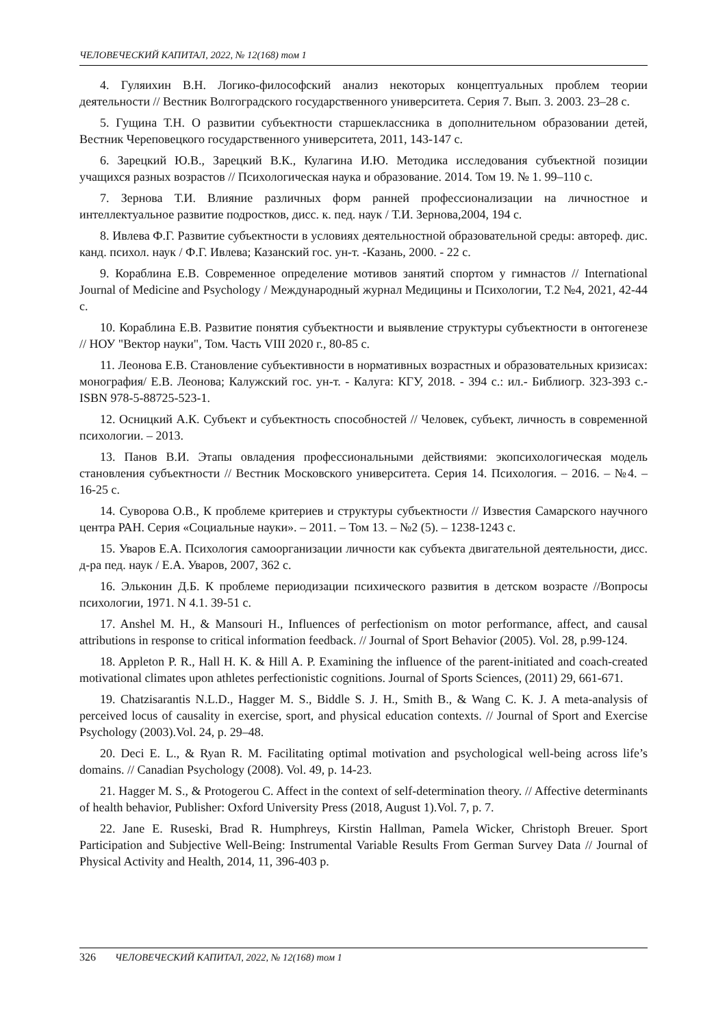ЧЕЛОВЕЧЕСКИЙ КАПИТАЛ, 2022, № 12(168) том 1
4. Гуляихин В.Н. Логико-философский анализ некоторых концептуальных проблем теории деятельности // Вестник Волгоградского государственного университета. Серия 7. Вып. 3. 2003. 23–28 с.
5. Гущина Т.Н. О развитии субъектности старшеклассника в дополнительном образовании детей, Вестник Череповецкого государственного университета, 2011, 143-147 с.
6. Зарецкий Ю.В., Зарецкий В.К., Кулагина И.Ю. Методика исследования субъектной позиции учащихся разных возрастов // Психологическая наука и образование. 2014. Том 19. № 1. 99–110 с.
7. Зернова Т.И. Влияние различных форм ранней профессионализации на личностное и интеллектуальное развитие подростков, дисс. к. пед. наук / Т.И. Зернова,2004, 194 с.
8. Ивлева Ф.Г. Развитие субъектности в условиях деятельностной образовательной среды: автореф. дис. канд. психол. наук / Ф.Г. Ивлева; Казанский гос. ун-т. -Казань, 2000. - 22 с.
9. Кораблина Е.В. Современное определение мотивов занятий спортом у гимнастов // International Journal of Medicine and Psychology / Международный журнал Медицины и Психологии, Т.2 №4, 2021, 42-44 с.
10. Кораблина Е.В. Развитие понятия субъектности и выявление структуры субъектности в онтогенезе // НОУ "Вектор науки", Том. Часть VIII 2020 г., 80-85 с.
11. Леонова Е.В. Становление субъективности в нормативных возрастных и образовательных кризисах: монография/ Е.В. Леонова; Калужский гос. ун-т. - Калуга: КГУ, 2018. - 394 с.: ил.- Библиогр. 323-393 с.- ISBN 978-5-88725-523-1.
12. Осницкий А.К. Субъект и субъектность способностей // Человек, субъект, личность в современной психологии. – 2013.
13. Панов В.И. Этапы овладения профессиональными действиями: экопсихологическая модель становления субъектности // Вестник Московского университета. Серия 14. Психология. – 2016. – №4. – 16-25 с.
14. Суворова О.В., К проблеме критериев и структуры субъектности // Известия Самарского научного центра РАН. Серия «Социальные науки». – 2011. – Том 13. – №2 (5). – 1238-1243 с.
15. Уваров Е.А. Психология самоорганизации личности как субъекта двигательной деятельности, дисс. д-ра пед. наук / Е.А. Уваров, 2007, 362 с.
16. Эльконин Д.Б. К проблеме периодизации психического развития в детском возрасте //Вопросы психологии, 1971. N 4.1. 39-51 с.
17. Anshel M. H., & Mansouri H., Influences of perfectionism on motor performance, affect, and causal attributions in response to critical information feedback. // Journal of Sport Behavior (2005). Vol. 28, p.99-124.
18. Appleton P. R., Hall H. K. & Hill A. P. Examining the influence of the parent-initiated and coach-created motivational climates upon athletes perfectionistic cognitions. Journal of Sports Sciences, (2011) 29, 661-671.
19. Chatzisarantis N.L.D., Hagger M. S., Biddle S. J. H., Smith B., & Wang C. K. J. A meta-analysis of perceived locus of causality in exercise, sport, and physical education contexts. // Journal of Sport and Exercise Psychology (2003).Vol. 24, p. 29–48.
20. Deci E. L., & Ryan R. M. Facilitating optimal motivation and psychological well-being across life’s domains. // Canadian Psychology (2008). Vol. 49, p. 14-23.
21. Hagger M. S., & Protogerou C. Affect in the context of self-determination theory. // Affective determinants of health behavior, Publisher: Oxford University Press (2018, August 1).Vol. 7, p. 7.
22. Jane E. Ruseski, Brad R. Humphreys, Kirstin Hallman, Pamela Wicker, Christoph Breuer. Sport Participation and Subjective Well-Being: Instrumental Variable Results From German Survey Data // Journal of Physical Activity and Health, 2014, 11, 396-403 p.
326 ЧЕЛОВЕЧЕСКИЙ КАПИТАЛ, 2022, № 12(168) том 1